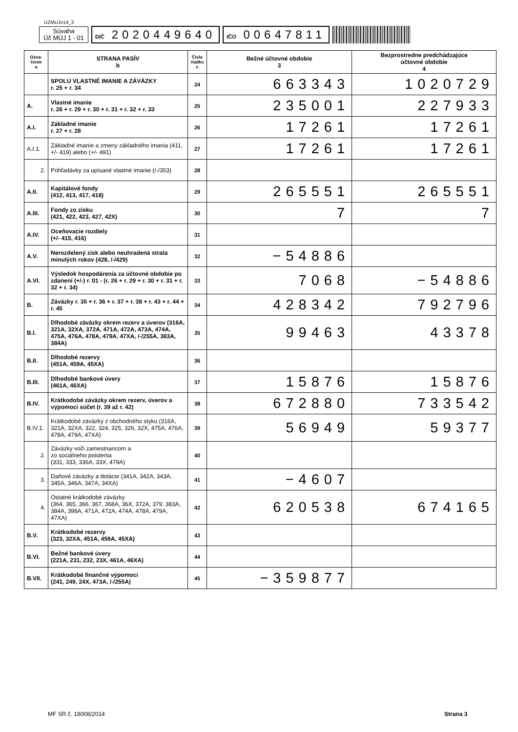UZMUJv14_3
Súvaha
Úč MÚJ 1 - 01
DIČ 2020449640
IČO 00647811
| Ozna- čenie a | STRANA PASÍV b | Číslo riadku c | Bežné účtovné obdobie 3 | Bezprostredne predchádzajúce účtovné obdobie 4 |
| --- | --- | --- | --- | --- |
| | SPOLU VLASTNÉ IMANIE A ZÁVÄZKY r. 25 + r. 34 | 24 | 663343 | 1020729 |
| A. | Vlastné imanie r. 26 + r. 29 + r. 30 + r. 31 + r. 32 + r. 33 | 25 | 235001 | 227933 |
| A.I. | Základné imanie r. 27 + r. 28 | 26 | 17261 | 17261 |
| A.I.1. | Základné imanie a zmeny základného imania (411, +/- 419) alebo (+/- 491) | 27 | 17261 | 17261 |
| 2. | Pohľadávky za upísané vlastné imanie (/-/353) | 28 | | |
| A.II. | Kapitálové fondy (412, 413, 417, 418) | 29 | 265551 | 265551 |
| A.III. | Fondy zo zisku (421, 422, 423, 427, 42X) | 30 | 7 | 7 |
| A.IV. | Oceňovacie rozdiely (+/- 415, 416) | 31 | | |
| A.V. | Nerozdelený zisk alebo neuhradená strata minulých rokov (428, /-/429) | 32 | −54886 | |
| A.VI. | Výsledok hospodárenia za účtovné obdobie po zdanení (+/-) r. 01 - (r. 26 + r. 29 + r. 30 + r. 31 + r. 32 + r. 34) | 33 | 7068 | −54886 |
| B. | Záväzky r. 35 + r. 36 + r. 37 + r. 38 + r. 43 + r. 44 + r. 45 | 34 | 428342 | 792796 |
| B.I. | Dlhodobé záväzky okrem rezerv a úverov (316A, 321A, 32XA, 372A, 471A, 472A, 473A, 474A, 475A, 476A, 478A, 479A, 47XA, /-/255A, 383A, 384A) | 35 | 99463 | 43378 |
| B.II. | Dlhodobé rezervy (451A, 459A, 45XA) | 36 | | |
| B.III. | Dlhodobé bankové úvery (461A, 46XA) | 37 | 15876 | 15876 |
| B.IV. | Krátkodobé záväzky okrem rezerv, úverov a výpomoci súčet (r. 39 až r. 42) | 38 | 672880 | 733542 |
| B.IV.1. | Krátkodobé záväzky z obchodného styku (316A, 321A, 32XA, 322, 324, 325, 326, 32X, 475A, 476A, 478A, 479A, 47XA) | 39 | 56949 | 59377 |
| 2. | Záväzky voči zamestnancom a zo sociálneho poistenia (331, 333, 336A, 33X, 479A) | 40 | | |
| 3. | Daňové záväzky a dotácie (341A, 342A, 343A, 345A, 346A, 347A, 34XA) | 41 | −4607 | |
| 4. | Ostatné krátkodobé záväzky (364, 365, 366, 367, 368A, 36X, 372A, 379, 383A, 384A, 398A, 471A, 472A, 474A, 478A, 479A, 47XA) | 42 | 620538 | 674165 |
| B.V. | Krátkodobé rezervy (323, 32XA, 451A, 459A, 45XA) | 43 | | |
| B.VI. | Bežné bankové úvery (221A, 231, 232, 23X, 461A, 46XA) | 44 | | |
| B.VII. | Krátkodobé finančné výpomoci (241, 249, 24X, 473A, /-/255A) | 45 | −359877 | |
MF SR č. 18008/2014 Strana 3